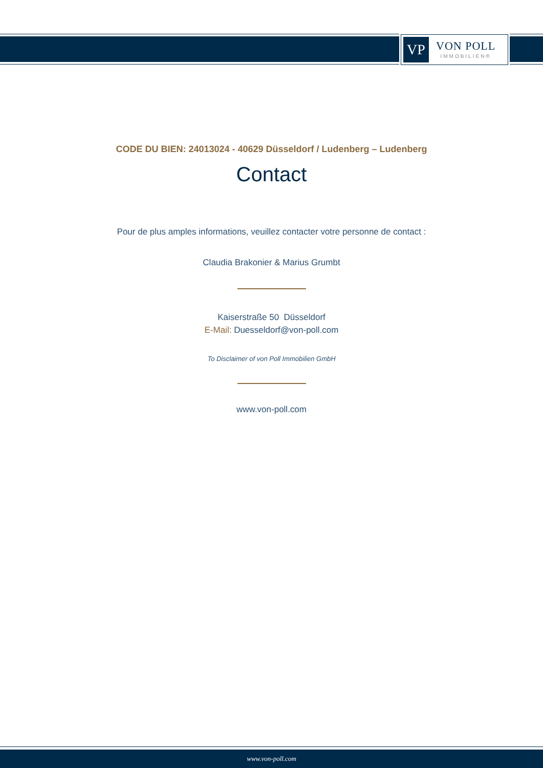VP
VON POLL
IMMOBILIEN®
CODE DU BIEN: 24013024 - 40629 Düsseldorf / Ludenberg – Ludenberg
Contact
Pour de plus amples informations, veuillez contacter votre personne de contact :
Claudia Brakonier & Marius Grumbt
Kaiserstraße 50 Düsseldorf
E-Mail: Duesseldorf@von-poll.com
To Disclaimer of von Poll Immobilien GmbH
www.von-poll.com
www.von-poll.com